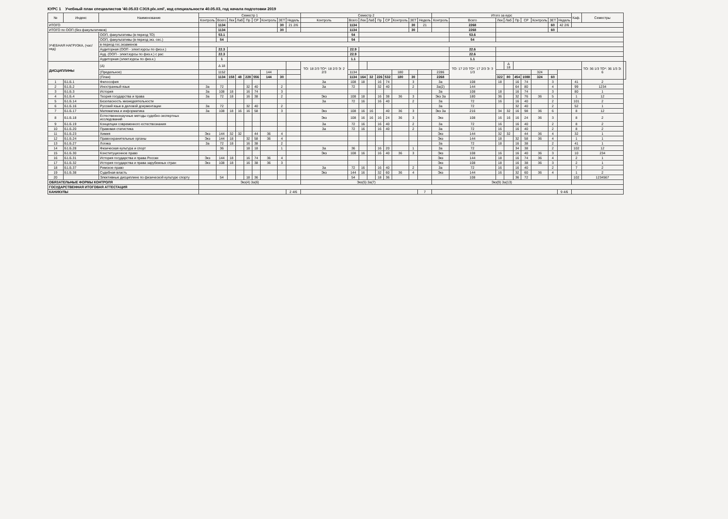КУРС 1 Учебный план специалистов '40.05.03 СЭ19.plx.xml', код специальности 40.05.03, год начала подготовки 2019
| № | Индекс | Наименование | Семестр 1 | | | | | | | | | Семестр 2 | | | | | | | | | Итого за курс | | | | | | | | | Каф. | Семестры | |
| --- | --- | --- | --- | --- | --- | --- | --- | --- | --- | --- | --- | --- | --- | --- | --- | --- | --- | --- | --- | --- | --- | --- | --- | --- | --- | --- | --- | --- | --- | --- | --- | --- |
| | | | Контроль | Всего | Лек | Лаб | Пр | СР | Контроль | ЗЕТ | Недель | Контроль | Всего | Лек | Лаб | Пр | СР | Контроль | ЗЕТ | Недель | Контроль | Всего | Лек | Лаб | Пр | СР | Контроль | ЗЕТ | Недель | | | |
| ИТОГО | | | | 1134 | | | | | | 30 | 21 2/6 | | 1134 | | | | | | 30 | 21 | | 2268 | | | | | | 60 | 42 2/6 | | | |
| ИТОГО по ООП (без факультативов) | | | | 1134 | | | | | | 30 | | | 1134 | | | | | | 30 | | | 2268 | | | | | | 60 | | | | |
| УЧЕБНАЯ НАГРУЗКА, (час/нед) | | ООП, факультативы (в период ТО) | | 53.1 | | | | | | | | | 54 | | | | | | | | | 53.6 | | | | | | | | | | |
| | | ООП, факультативы (в период экз. сес.) | | 54 | | | | | | | | | 54 | | | | | | | | | 54 | | | | | | | | | | |
| | | в период гос.экзаменов | | | | | | | | | | | | | | | | | | | | | | | | | | | | | | |
| | | Аудиторная (ООП - элект.курсы по физ.к.) | | 22.3 | | | | | | | | | 22.9 | | | | | | | | | 22.6 | | | | | | | | | | |
| | | Ауд. (ООП - элект.курсы по физ.к.) с рас | | 22.3 | | | | | | | | | 22.9 | | | | | | | | | 22.6 | | | | | | | | | | |
| | | Аудиторная (элект.курсы по физ.к.) | | 1 | | | | | | | | | 1.1 | | | | | | | | | 1.1 | | | | | | | | | | |
| ДИСЦИПЛИНЫ | | (Δ) | | Δ 18 | | | | | | | | ТО: 18 2/3 ТО*: 18 2/3 Э: 2 2/3 | | | | | | | | | | ТО: 17 2/3 ТО*: 17 2/3 Э: 3 1/3 | | Δ 18 | | | | | | | ТО: 36 1/3 ТО*: 36 1/3 Э: 6 | |
| | | (Предельное) | | 1152 | | | | | 144 | | | | 1134 | | | | | 180 | | | 2286 | | | | | | 324 | | | | | |
| | | (План) | | 1134 | 158 | 48 | 228 | 556 | 144 | 30 | | | 1134 | 164 | 32 | 226 | 532 | 180 | 30 | | 2268 | | 322 | 80 | 454 | 1088 | 324 | 60 | | | | |
| 1 | Б1.Б.1 | Философия | | | | | | | | | | За | 108 | 18 | | 16 | 74 | | 3 | | За | 108 | 18 | | 16 | 74 | | 3 | | 41 | 2 | |
| 2 | Б1.Б.2 | Иностранный язык | За | 72 | | | 32 | 40 | | 2 | | За | 72 | | | 32 | 40 | | 2 | | За(2) | 144 | | | 64 | 80 | | 4 | | 99 | 1234 | |
| 3 | Б1.Б.3 | История | За | 108 | 18 | | 16 | 74 | | 3 | | | | | | | | | | | За | 108 | 18 | | 16 | 74 | | 3 | | 80 | 1 | |
| 4 | Б1.Б.4 | Теория государства и права | За | 72 | 18 | | 16 | 38 | | 2 | | Экз | 108 | 18 | | 16 | 38 | 36 | 3 | | Экз За | 180 | 36 | | 32 | 76 | 36 | 5 | | 1 | 12 | |
| 5 | Б1.Б.14 | Безопасность жизнедеятельности | | | | | | | | | | За | 72 | 16 | | 16 | 40 | | 2 | | За | 72 | 16 | | 16 | 40 | | 2 | | 101 | 2 | |
| 6 | Б1.Б.16 | Русский язык в деловой документации | За | 72 | | | 32 | 40 | | 2 | | | | | | | | | | | За | 72 | | | 32 | 40 | | 2 | | 52 | 1 | |
| 7 | Б1.Б.17 | Математика и информатика | За | 108 | 18 | 16 | 16 | 58 | | 3 | | Экз | 108 | 16 | 16 | | 40 | 36 | 3 | | Экз За | 216 | 34 | 32 | 16 | 98 | 36 | 6 | | 8 | 12 | |
| 8 | Б1.Б.18 | Естественнонаучные методы судебно-экспертных исследований | | | | | | | | | | Экз | 108 | 16 | 16 | 16 | 24 | 36 | 3 | | Экз | 108 | 16 | 16 | 16 | 24 | 36 | 3 | | 8 | 2 | |
| 9 | Б1.Б.19 | Концепции современного естествознания | | | | | | | | | | За | 72 | 16 | | 16 | 40 | | 2 | | За | 72 | 16 | | 16 | 40 | | 2 | | 8 | 2 | |
| 10 | Б1.Б.20 | Правовая статистика | | | | | | | | | | За | 72 | 16 | | 16 | 40 | | 2 | | За | 72 | 16 | | 16 | 40 | | 2 | | 8 | 2 | |
| 11 | Б1.Б.23 | Химия | Экз | 144 | 32 | 32 | | 44 | 36 | 4 | | | | | | | | | | | Экз | 144 | 32 | 32 | | 44 | 36 | 4 | | 32 | 1 | |
| 12 | Б1.Б.24 | Правоохранительные органы | Экз | 144 | 18 | | 32 | 58 | 36 | 4 | | | | | | | | | | | Экз | 144 | 18 | | 32 | 58 | 36 | 4 | | 1 | 1 | |
| 13 | Б1.Б.27 | Логика | За | 72 | 18 | | 16 | 38 | | 2 | | | | | | | | | | | За | 72 | 18 | | 16 | 38 | | 2 | | 41 | 1 | |
| 14 | Б1.Б.28 | Физическая культура и спорт | | 36 | | | 18 | 18 | | 1 | | За | 36 | | | 16 | 20 | | 1 | | За | 72 | | | 34 | 38 | | 2 | | 102 | 12 | |
| 15 | Б1.Б.30 | Конституционное право | | | | | | | | | | Экз | 108 | 16 | | 16 | 40 | 36 | 3 | | Экз | 108 | 16 | | 16 | 40 | 36 | 3 | | 10 | 234 | |
| 16 | Б1.Б.31 | История государства и права России | Экз | 144 | 18 | | 16 | 74 | 36 | 4 | | | | | | | | | | | Экз | 144 | 18 | | 16 | 74 | 36 | 4 | | 2 | 1 | |
| 17 | Б1.Б.32 | История государства и права зарубежных стран | Экз | 108 | 18 | | 16 | 38 | 36 | 3 | | | | | | | | | | | Экз | 108 | 18 | | 16 | 38 | 36 | 3 | | 2 | 1 | |
| 18 | Б1.Б.37 | Римское право | | | | | | | | | | За | 72 | 16 | | 16 | 40 | | 2 | | За | 72 | 16 | | 16 | 40 | | 2 | | 7 | 2 | |
| 19 | Б1.Б.38 | Судебная власть | | | | | | | | | | Экз | 144 | 16 | | 32 | 60 | 36 | 4 | | Экз | 144 | 16 | | 32 | 60 | 36 | 4 | | 1 | 2 | |
| 20 | | Элективные дисциплине по физической культуре спорту | | 54 | | | 18 | 36 | | | | | 54 | | | 18 | 36 | | | | | 108 | | | 36 | 72 | | | | 102 | 1234567 | |
| ОБЯЗАТЕЛЬНЫЕ ФОРМЫ КОНТРОЛЯ | | | Экз(4) За(6) | | | | | | | | | Экз(5) За(7) | | | | | | | | | Экз(9) За(13) | | | | | | | | | | | |
| ГОСУДАРСТВЕННАЯ ИТОГОВАЯ АТТЕСТАЦИЯ | | | | | | | | | | | | | | | | | | | | | | | | | | | | | | | | |
| КАНИКУЛЫ | | | | | | | | | | | 2 4/6 | | | | | | | | | 7 | | | | | | | | | 9 4/6 | | | |